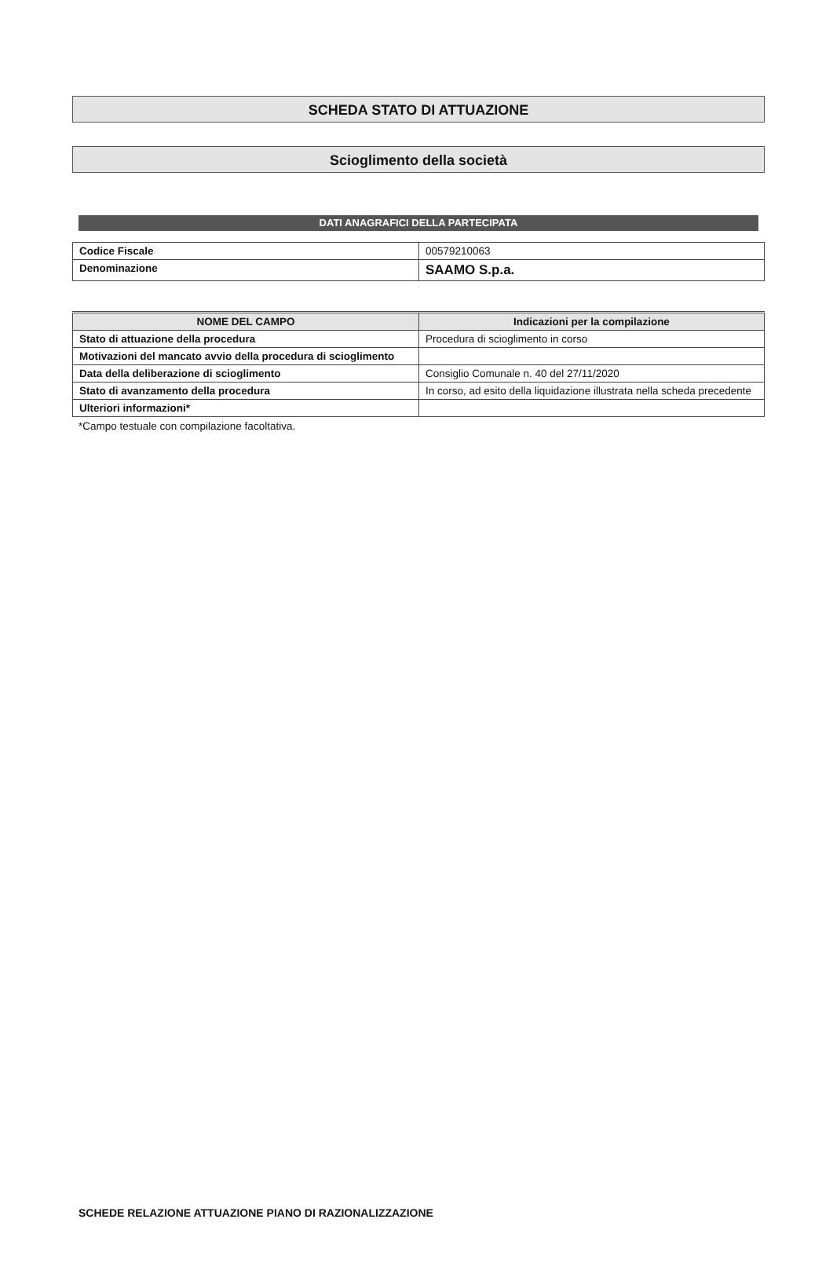SCHEDA STATO DI ATTUAZIONE
Scioglimento della società
DATI ANAGRAFICI DELLA PARTECIPATA
| Codice Fiscale | 00579210063 |
| Denominazione | SAAMO S.p.a. |
| NOME DEL CAMPO | Indicazioni per la compilazione |
| --- | --- |
| Stato di attuazione della procedura | Procedura di scioglimento in corso |
| Motivazioni del mancato avvio della procedura di scioglimento | |
| Data della deliberazione di scioglimento | Consiglio Comunale n. 40 del 27/11/2020 |
| Stato di avanzamento della procedura | In corso, ad esito della liquidazione illustrata nella scheda precedente |
| Ulteriori informazioni* | |
*Campo testuale con compilazione facoltativa.
SCHEDE RELAZIONE ATTUAZIONE PIANO DI RAZIONALIZZAZIONE